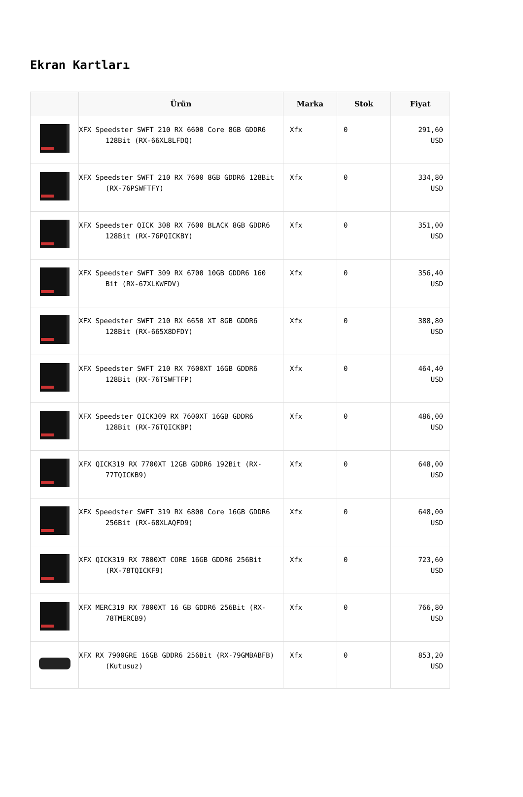Ekran Kartları
| | Ürün | Marka | Stok | Fiyat |
| --- | --- | --- | --- | --- |
| | XFX Speedster SWFT 210 RX 6600 Core 8GB GDDR6 128Bit (RX-66XL8LFDQ) | Xfx | 0 | 291,60 USD |
| | XFX Speedster SWFT 210 RX 7600 8GB GDDR6 128Bit (RX-76PSWFTFY) | Xfx | 0 | 334,80 USD |
| | XFX Speedster QICK 308 RX 7600 BLACK 8GB GDDR6 128Bit (RX-76PQICKBY) | Xfx | 0 | 351,00 USD |
| | XFX Speedster SWFT 309 RX 6700 10GB GDDR6 160 Bit (RX-67XLKWFDV) | Xfx | 0 | 356,40 USD |
| | XFX Speedster SWFT 210 RX 6650 XT 8GB GDDR6 128Bit (RX-665X8DFDY) | Xfx | 0 | 388,80 USD |
| | XFX Speedster SWFT 210 RX 7600XT 16GB GDDR6 128Bit (RX-76TSWFTFP) | Xfx | 0 | 464,40 USD |
| | XFX Speedster QICK309 RX 7600XT 16GB GDDR6 128Bit (RX-76TQICKBP) | Xfx | 0 | 486,00 USD |
| | XFX QICK319 RX 7700XT 12GB GDDR6 192Bit (RX-77TQICKB9) | Xfx | 0 | 648,00 USD |
| | XFX Speedster SWFT 319 RX 6800 Core 16GB GDDR6 256Bit (RX-68XLAQFD9) | Xfx | 0 | 648,00 USD |
| | XFX QICK319 RX 7800XT CORE 16GB GDDR6 256Bit (RX-78TQICKF9) | Xfx | 0 | 723,60 USD |
| | XFX MERC319 RX 7800XT 16 GB GDDR6 256Bit (RX-78TMERCB9) | Xfx | 0 | 766,80 USD |
| | XFX RX 7900GRE 16GB GDDR6 256Bit (RX-79GMBABFB) (Kutusuz) | Xfx | 0 | 853,20 USD |